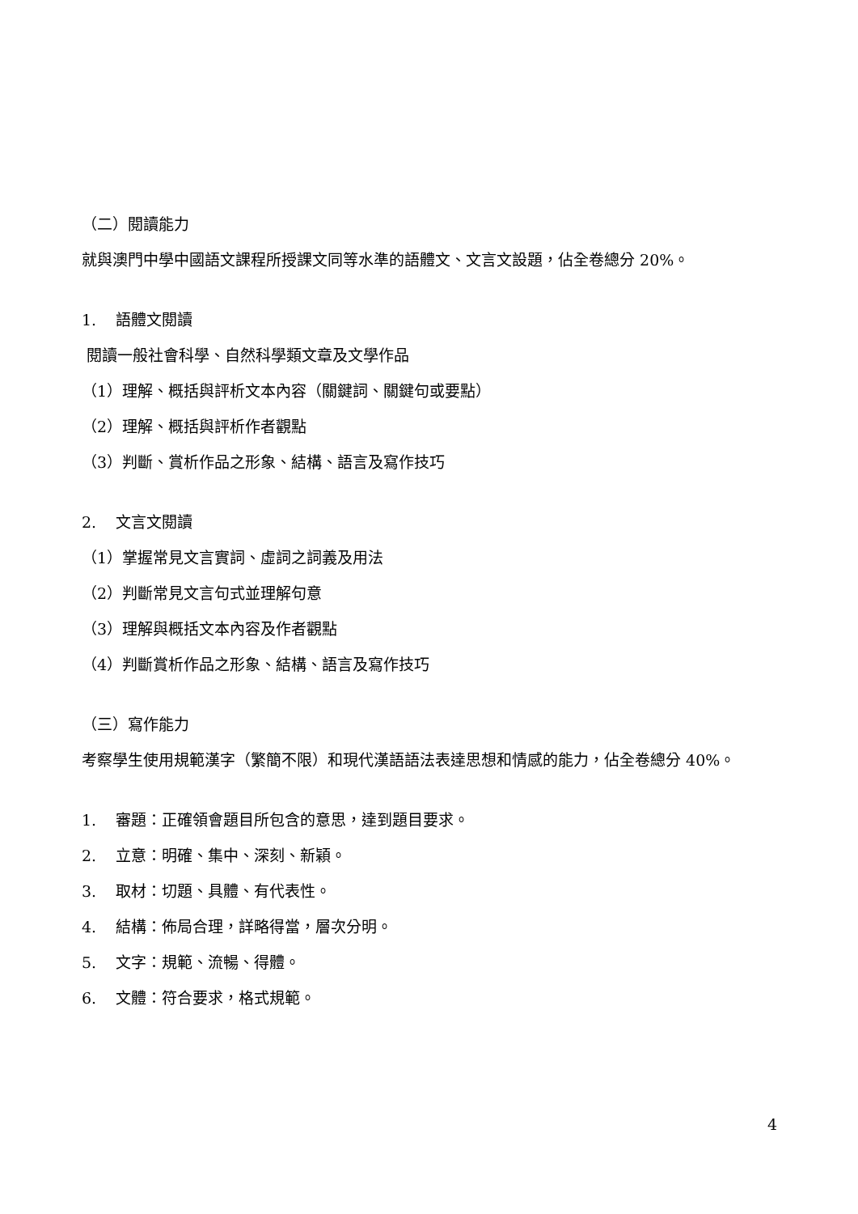（二）閱讀能力
就與澳門中學中國語文課程所授課文同等水準的語體文、文言文設題，佔全卷總分 20%。
1. 語體文閱讀
閱讀一般社會科學、自然科學類文章及文學作品
（1）理解、概括與評析文本內容（關鍵詞、關鍵句或要點）
（2）理解、概括與評析作者觀點
（3）判斷、賞析作品之形象、結構、語言及寫作技巧
2. 文言文閱讀
（1）掌握常見文言實詞、虛詞之詞義及用法
（2）判斷常見文言句式並理解句意
（3）理解與概括文本內容及作者觀點
（4）判斷賞析作品之形象、結構、語言及寫作技巧
（三）寫作能力
考察學生使用規範漢字（繁簡不限）和現代漢語語法表達思想和情感的能力，佔全卷總分 40%。
1. 審題：正確領會題目所包含的意思，達到題目要求。
2. 立意：明確、集中、深刻、新穎。
3. 取材：切題、具體、有代表性。
4. 結構：佈局合理，詳略得當，層次分明。
5. 文字：規範、流暢、得體。
6. 文體：符合要求，格式規範。
4